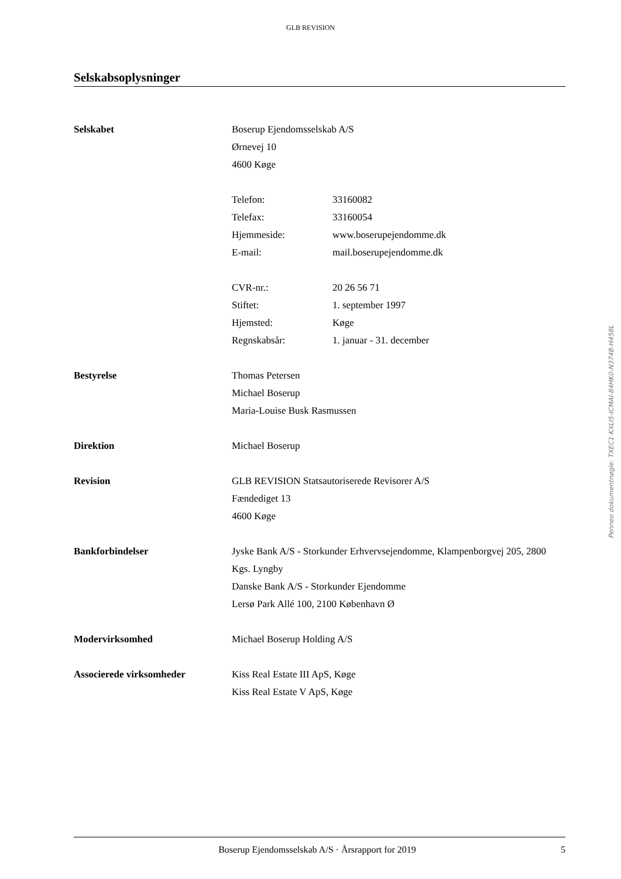GLB REVISION
Selskabsoplysninger
Selskabet Boserup Ejendomsselskab A/S
Ørnevej 10
4600 Køge
Telefon: 33160082
Telefax: 33160054
Hjemmeside: www.boserupejendomme.dk
E-mail: mail.boserupejendomme.dk
CVR-nr.: 20 26 56 71
Stiftet: 1. september 1997
Hjemsted: Køge
Regnskabsår: 1. januar - 31. december
Bestyrelse Thomas Petersen
Michael Boserup
Maria-Louise Busk Rasmussen
Direktion Michael Boserup
Revision GLB REVISION Statsautoriserede Revisorer A/S
Fændediget 13
4600 Køge
Bankforbindelser Jyske Bank A/S - Storkunder Erhvervsejendomme, Klampenborgvej 205, 2800 Kgs. Lyngby
Danske Bank A/S - Storkunder Ejendomme
Lersø Park Allé 100, 2100 København Ø
Modervirksomhed Michael Boserup Holding A/S
Associerede virksomheder Kiss Real Estate III ApS, Køge
Kiss Real Estate V ApS, Køge
Penneo dokumentnøgle: TXEC1-KXLI5-ICMAI-84HK0-N374B-H458L
Boserup Ejendomsselskab A/S · Årsrapport for 2019 5